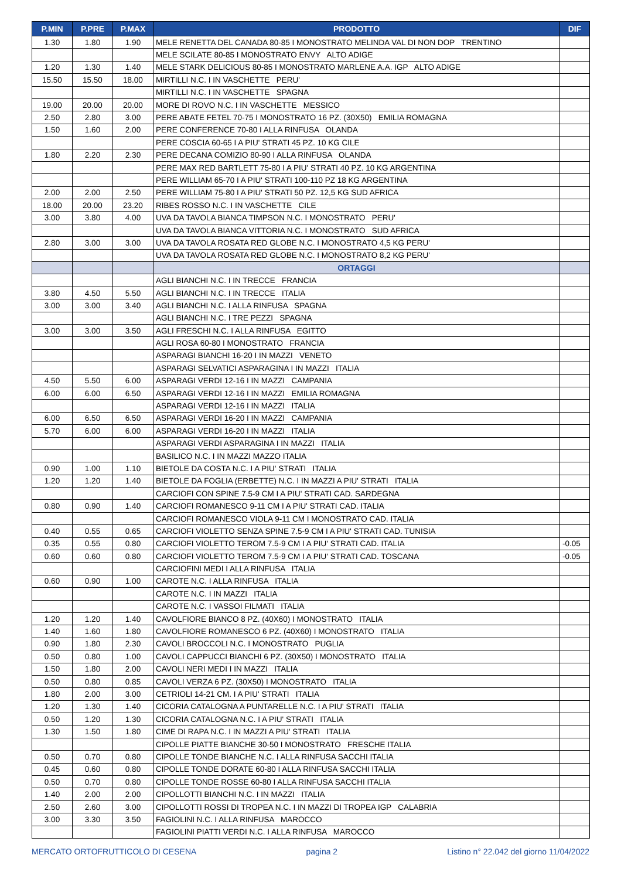| P.MIN | P.PRE | P.MAX | PRODOTTO | DIF |
| --- | --- | --- | --- | --- |
| 1.30 | 1.80 | 1.90 | MELE RENETTA DEL CANADA 80-85 I MONOSTRATO MELINDA VAL DI NON DOP TRENTINO | |
| | | | MELE SCILATE 80-85 I MONOSTRATO ENVY ALTO ADIGE | |
| 1.20 | 1.30 | 1.40 | MELE STARK DELICIOUS 80-85 I MONOSTRATO MARLENE A.A. IGP ALTO ADIGE | |
| 15.50 | 15.50 | 18.00 | MIRTILLI N.C. I IN VASCHETTE PERU' | |
| | | | MIRTILLI N.C. I IN VASCHETTE SPAGNA | |
| 19.00 | 20.00 | 20.00 | MORE DI ROVO N.C. I IN VASCHETTE MESSICO | |
| 2.50 | 2.80 | 3.00 | PERE ABATE FETEL 70-75 I MONOSTRATO 16 PZ. (30X50) EMILIA ROMAGNA | |
| 1.50 | 1.60 | 2.00 | PERE CONFERENCE 70-80 I ALLA RINFUSA OLANDA | |
| | | | PERE COSCIA 60-65 I A PIU' STRATI 45 PZ. 10 KG CILE | |
| 1.80 | 2.20 | 2.30 | PERE DECANA COMIZIO 80-90 I ALLA RINFUSA OLANDA | |
| | | | PERE MAX RED BARTLETT 75-80 I A PIU' STRATI 40 PZ. 10 KG ARGENTINA | |
| | | | PERE WILLIAM 65-70 I A PIU' STRATI 100-110 PZ 18 KG ARGENTINA | |
| 2.00 | 2.00 | 2.50 | PERE WILLIAM 75-80 I A PIU' STRATI 50 PZ. 12,5 KG SUD AFRICA | |
| 18.00 | 20.00 | 23.20 | RIBES ROSSO N.C. I IN VASCHETTE CILE | |
| 3.00 | 3.80 | 4.00 | UVA DA TAVOLA BIANCA TIMPSON N.C. I MONOSTRATO PERU' | |
| | | | UVA DA TAVOLA BIANCA VITTORIA N.C. I MONOSTRATO SUD AFRICA | |
| 2.80 | 3.00 | 3.00 | UVA DA TAVOLA ROSATA RED GLOBE N.C. I MONOSTRATO 4,5 KG PERU' | |
| | | | UVA DA TAVOLA ROSATA RED GLOBE N.C. I MONOSTRATO 8,2 KG PERU' | |
| | | | ORTAGGI | |
| | | | AGLI BIANCHI N.C. I IN TRECCE FRANCIA | |
| 3.80 | 4.50 | 5.50 | AGLI BIANCHI N.C. I IN TRECCE ITALIA | |
| 3.00 | 3.00 | 3.40 | AGLI BIANCHI N.C. I ALLA RINFUSA SPAGNA | |
| | | | AGLI BIANCHI N.C. I TRE PEZZI SPAGNA | |
| 3.00 | 3.00 | 3.50 | AGLI FRESCHI N.C. I ALLA RINFUSA EGITTO | |
| | | | AGLI ROSA 60-80 I MONOSTRATO FRANCIA | |
| | | | ASPARAGI BIANCHI 16-20 I IN MAZZI VENETO | |
| | | | ASPARAGI SELVATICI ASPARAGINA I IN MAZZI ITALIA | |
| 4.50 | 5.50 | 6.00 | ASPARAGI VERDI 12-16 I IN MAZZI CAMPANIA | |
| 6.00 | 6.00 | 6.50 | ASPARAGI VERDI 12-16 I IN MAZZI EMILIA ROMAGNA | |
| | | | ASPARAGI VERDI 12-16 I IN MAZZI ITALIA | |
| 6.00 | 6.50 | 6.50 | ASPARAGI VERDI 16-20 I IN MAZZI CAMPANIA | |
| 5.70 | 6.00 | 6.00 | ASPARAGI VERDI 16-20 I IN MAZZI ITALIA | |
| | | | ASPARAGI VERDI ASPARAGINA I IN MAZZI ITALIA | |
| | | | BASILICO N.C. I IN MAZZI MAZZO ITALIA | |
| 0.90 | 1.00 | 1.10 | BIETOLE DA COSTA N.C. I A PIU' STRATI ITALIA | |
| 1.20 | 1.20 | 1.40 | BIETOLE DA FOGLIA (ERBETTE) N.C. I IN MAZZI A PIU' STRATI ITALIA | |
| | | | CARCIOFI CON SPINE 7.5-9 CM I A PIU' STRATI CAD. SARDEGNA | |
| 0.80 | 0.90 | 1.40 | CARCIOFI ROMANESCO 9-11 CM I A PIU' STRATI CAD. ITALIA | |
| | | | CARCIOFI ROMANESCO VIOLA 9-11 CM I MONOSTRATO CAD. ITALIA | |
| 0.40 | 0.55 | 0.65 | CARCIOFI VIOLETTO SENZA SPINE 7.5-9 CM I A PIU' STRATI CAD. TUNISIA | |
| 0.35 | 0.55 | 0.80 | CARCIOFI VIOLETTO TEROM 7.5-9 CM I A PIU' STRATI CAD. ITALIA | -0.05 |
| 0.60 | 0.60 | 0.80 | CARCIOFI VIOLETTO TEROM 7.5-9 CM I A PIU' STRATI CAD. TOSCANA | -0.05 |
| | | | CARCIOFINI MEDI I ALLA RINFUSA ITALIA | |
| 0.60 | 0.90 | 1.00 | CAROTE N.C. I ALLA RINFUSA ITALIA | |
| | | | CAROTE N.C. I IN MAZZI ITALIA | |
| | | | CAROTE N.C. I VASSOI FILMATI ITALIA | |
| 1.20 | 1.20 | 1.40 | CAVOLFIORE BIANCO 8 PZ. (40X60) I MONOSTRATO ITALIA | |
| 1.40 | 1.60 | 1.80 | CAVOLFIORE ROMANESCO 6 PZ. (40X60) I MONOSTRATO ITALIA | |
| 0.90 | 1.80 | 2.30 | CAVOLI BROCCOLI N.C. I MONOSTRATO PUGLIA | |
| 0.50 | 0.80 | 1.00 | CAVOLI CAPPUCCI BIANCHI 6 PZ. (30X50) I MONOSTRATO ITALIA | |
| 1.50 | 1.80 | 2.00 | CAVOLI NERI MEDI I IN MAZZI ITALIA | |
| 0.50 | 0.80 | 0.85 | CAVOLI VERZA 6 PZ. (30X50) I MONOSTRATO ITALIA | |
| 1.80 | 2.00 | 3.00 | CETRIOLI 14-21 CM. I A PIU' STRATI ITALIA | |
| 1.20 | 1.30 | 1.40 | CICORIA CATALOGNA A PUNTARELLE N.C. I A PIU' STRATI ITALIA | |
| 0.50 | 1.20 | 1.30 | CICORIA CATALOGNA N.C. I A PIU' STRATI ITALIA | |
| 1.30 | 1.50 | 1.80 | CIME DI RAPA N.C. I IN MAZZI A PIU' STRATI ITALIA | |
| | | | CIPOLLE PIATTE BIANCHE 30-50 I MONOSTRATO FRESCHE ITALIA | |
| 0.50 | 0.70 | 0.80 | CIPOLLE TONDE BIANCHE N.C. I ALLA RINFUSA SACCHI ITALIA | |
| 0.45 | 0.60 | 0.80 | CIPOLLE TONDE DORATE 60-80 I ALLA RINFUSA SACCHI ITALIA | |
| 0.50 | 0.70 | 0.80 | CIPOLLE TONDE ROSSE 60-80 I ALLA RINFUSA SACCHI ITALIA | |
| 1.40 | 2.00 | 2.00 | CIPOLLOTTI BIANCHI N.C. I IN MAZZI ITALIA | |
| 2.50 | 2.60 | 3.00 | CIPOLLOTTI ROSSI DI TROPEA N.C. I IN MAZZI DI TROPEA IGP CALABRIA | |
| 3.00 | 3.30 | 3.50 | FAGIOLINI N.C. I ALLA RINFUSA MAROCCO | |
| | | | FAGIOLINI PIATTI VERDI N.C. I ALLA RINFUSA MAROCCO | |
MERCATO ORTOFRUTTICOLO DI CESENA pagina 2 Listino n° 22.042 del giorno 11/04/2022